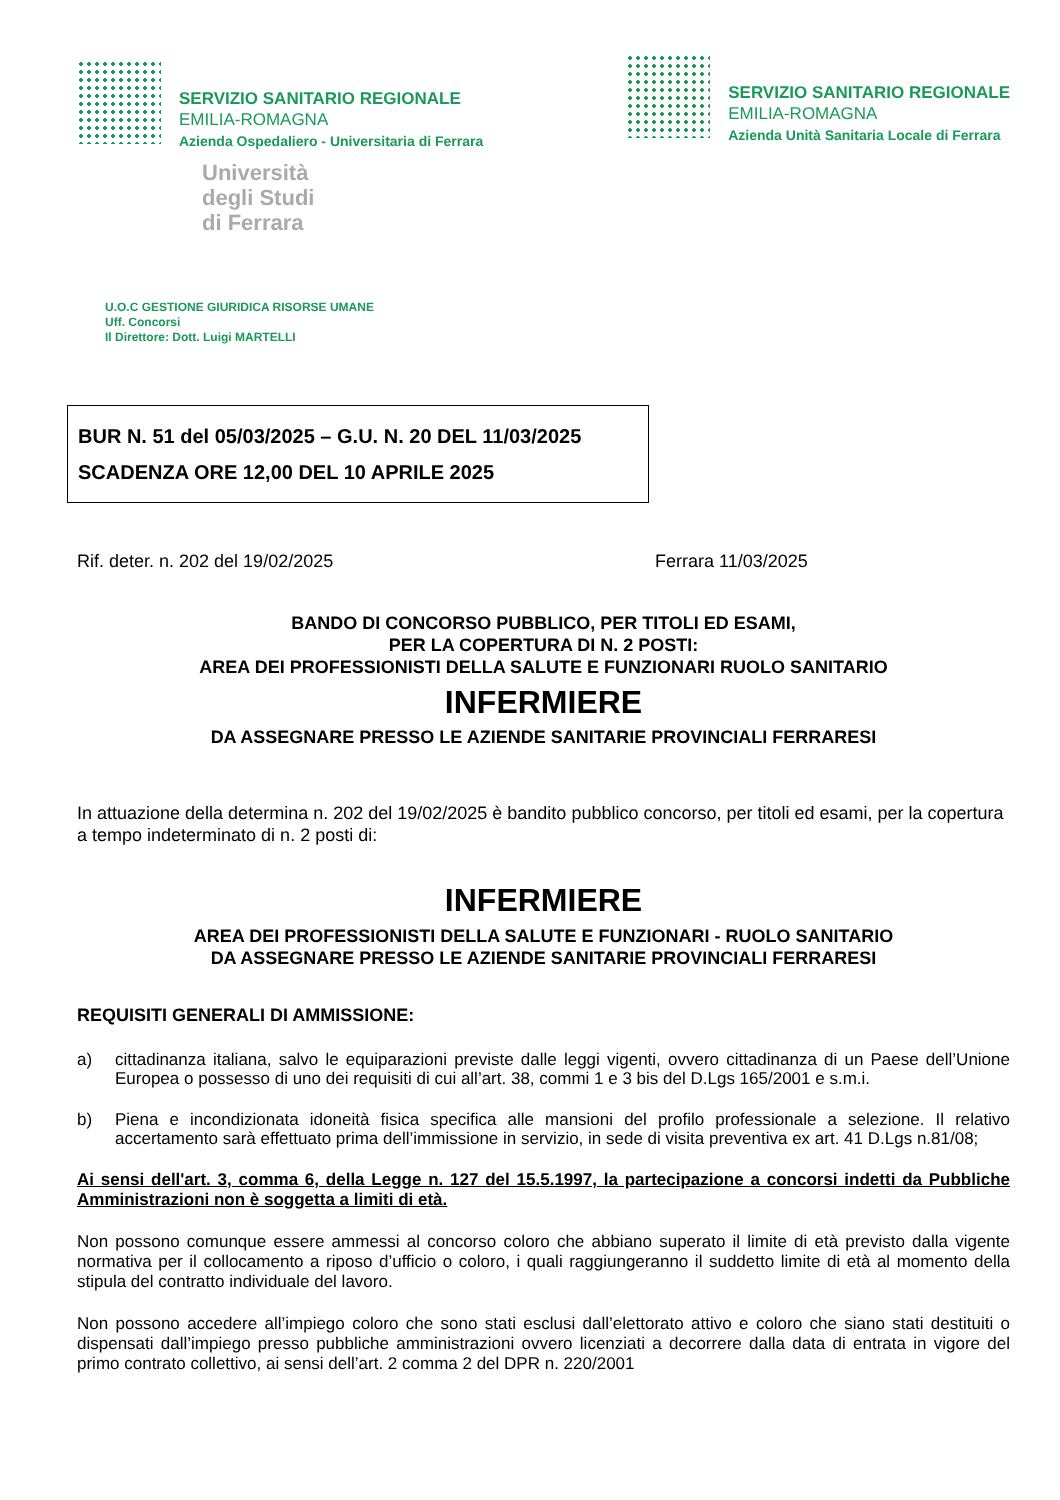SERVIZIO SANITARIO REGIONALE
EMILIA-ROMAGNA
Azienda Ospedaliero - Universitaria di Ferrara
Università
degli Studi
di Ferrara
SERVIZIO SANITARIO REGIONALE
EMILIA-ROMAGNA
Azienda Unità Sanitaria Locale di Ferrara
U.O.C GESTIONE GIURIDICA RISORSE UMANE
Uff. Concorsi
Il Direttore: Dott. Luigi MARTELLI
BUR N. 51 del 05/03/2025 – G.U. N. 20 DEL 11/03/2025
SCADENZA ORE 12,00 DEL 10 APRILE 2025
Rif. deter. n. 202 del 19/02/2025 Ferrara 11/03/2025
BANDO DI CONCORSO PUBBLICO, PER TITOLI ED ESAMI,
PER LA COPERTURA DI N. 2 POSTI:
AREA DEI PROFESSIONISTI DELLA SALUTE E FUNZIONARI RUOLO SANITARIO
INFERMIERE
DA ASSEGNARE PRESSO LE AZIENDE SANITARIE PROVINCIALI FERRARESI
In attuazione della determina n. 202 del 19/02/2025 è bandito pubblico concorso, per titoli ed esami, per la copertura a tempo indeterminato di n. 2 posti di:
INFERMIERE
AREA DEI PROFESSIONISTI DELLA SALUTE E FUNZIONARI - RUOLO SANITARIO
DA ASSEGNARE PRESSO LE AZIENDE SANITARIE PROVINCIALI FERRARESI
REQUISITI GENERALI DI AMMISSIONE:
a) cittadinanza italiana, salvo le equiparazioni previste dalle leggi vigenti, ovvero cittadinanza di un Paese dell’Unione Europea o possesso di uno dei requisiti di cui all’art. 38, commi 1 e 3 bis del D.Lgs 165/2001 e s.m.i.
b) Piena e incondizionata idoneità fisica specifica alle mansioni del profilo professionale a selezione. Il relativo accertamento sarà effettuato prima dell’immissione in servizio, in sede di visita preventiva ex art. 41 D.Lgs n.81/08;
Ai sensi dell'art. 3, comma 6, della Legge n. 127 del 15.5.1997, la partecipazione a concorsi indetti da Pubbliche Amministrazioni non è soggetta a limiti di età.
Non possono comunque essere ammessi al concorso coloro che abbiano superato il limite di età previsto dalla vigente normativa per il collocamento a riposo d’ufficio o coloro, i quali raggiungeranno il suddetto limite di età al momento della stipula del contratto individuale del lavoro.
Non possono accedere all’impiego coloro che sono stati esclusi dall’elettorato attivo e coloro che siano stati destituiti o dispensati dall’impiego presso pubbliche amministrazioni ovvero licenziati a decorrere dalla data di entrata in vigore del primo contrato collettivo, ai sensi dell’art. 2 comma 2 del DPR n. 220/2001